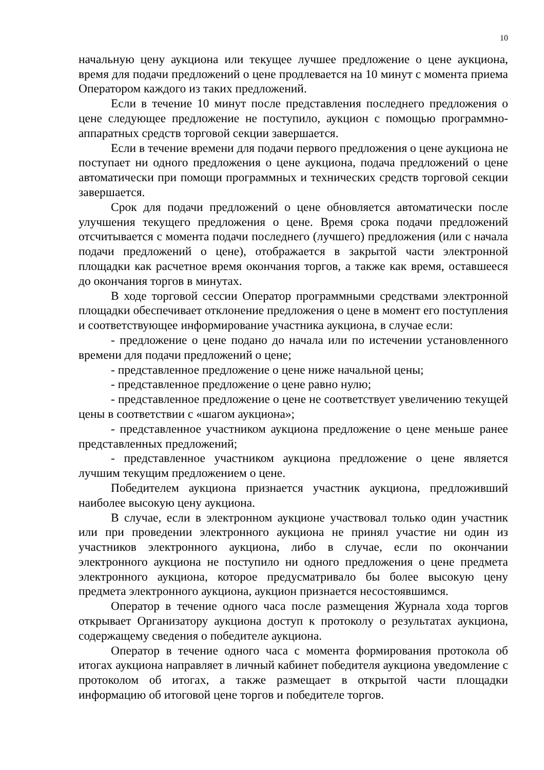10
начальную цену аукциона или текущее лучшее предложение о цене аукциона, время для подачи предложений о цене продлевается на 10 минут с момента приема Оператором каждого из таких предложений.
Если в течение 10 минут после представления последнего предложения о цене следующее предложение не поступило, аукцион с помощью программно-аппаратных средств торговой секции завершается.
Если в течение времени для подачи первого предложения о цене аукциона не поступает ни одного предложения о цене аукциона, подача предложений о цене автоматически при помощи программных и технических средств торговой секции завершается.
Срок для подачи предложений о цене обновляется автоматически после улучшения текущего предложения о цене. Время срока подачи предложений отсчитывается с момента подачи последнего (лучшего) предложения (или с начала подачи предложений о цене), отображается в закрытой части электронной площадки как расчетное время окончания торгов, а также как время, оставшееся до окончания торгов в минутах.
В ходе торговой сессии Оператор программными средствами электронной площадки обеспечивает отклонение предложения о цене в момент его поступления и соответствующее информирование участника аукциона, в случае если:
- предложение о цене подано до начала или по истечении установленного времени для подачи предложений о цене;
- представленное предложение о цене ниже начальной цены;
- представленное предложение о цене равно нулю;
- представленное предложение о цене не соответствует увеличению текущей цены в соответствии с «шагом аукциона»;
- представленное участником аукциона предложение о цене меньше ранее представленных предложений;
- представленное участником аукциона предложение о цене является лучшим текущим предложением о цене.
Победителем аукциона признается участник аукциона, предложивший наиболее высокую цену аукциона.
В случае, если в электронном аукционе участвовал только один участник или при проведении электронного аукциона не принял участие ни один из участников электронного аукциона, либо в случае, если по окончании электронного аукциона не поступило ни одного предложения о цене предмета электронного аукциона, которое предусматривало бы более высокую цену предмета электронного аукциона, аукцион признается несостоявшимся.
Оператор в течение одного часа после размещения Журнала хода торгов открывает Организатору аукциона доступ к протоколу о результатах аукциона, содержащему сведения о победителе аукциона.
Оператор в течение одного часа с момента формирования протокола об итогах аукциона направляет в личный кабинет победителя аукциона уведомление с протоколом об итогах, а также размещает в открытой части площадки информацию об итоговой цене торгов и победителе торгов.